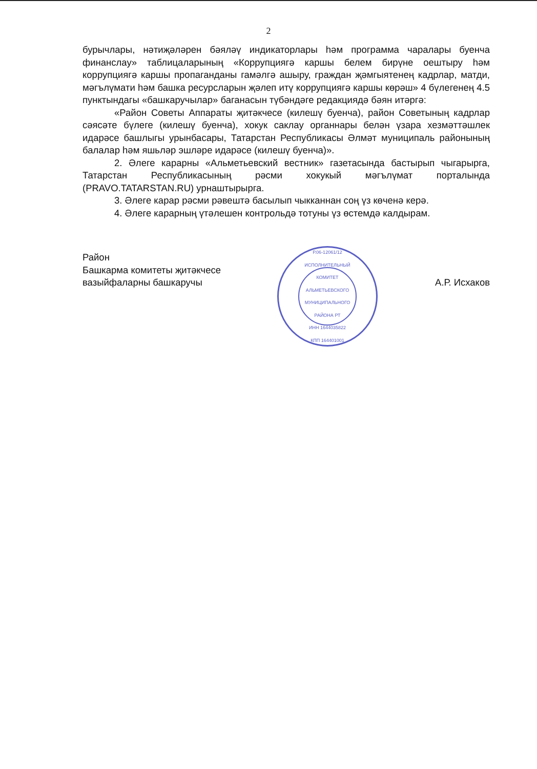2
бурычлары, нәтиҗәләрен бәяләү индикаторлары һәм программа чаралары буенча финанслау» таблицаларының «Коррупциягә каршы белем бирүне оештыру һәм коррупциягә каршы пропаганданы гамәлгә ашыру, граждан җәмгыятенең кадрлар, матди, мәгълүмати һәм башка ресурсларын җәлеп итү коррупциягә каршы көрәш» 4 бүлегенең 4.5 пунктындагы «башкаручылар» баганасын түбәндәге редакциядә бәян итәргә:
«Район Советы Аппараты җитәкчесе (килешү буенча), район Советының кадрлар сәясәте бүлеге (килешү буенча), хокук саклау органнары белән үзара хезмәттәшлек идарәсе башлыгы урынбасары, Татарстан Республикасы Әлмәт муниципаль районының балалар һәм яшьләр эшләре идарәсе (килешү буенча)».
2. Әлеге карарны «Альметьевский вестник» газетасында бастырып чыгарырга, Татарстан Республикасының рәсми хокукый мәгълүмат порталында (PRAVO.TATARSTAN.RU) урнаштырырга.
3. Әлеге карар рәсми рәвештә басылып чыкканнан соң үз көченә керә.
4. Әлеге карарның үтәлешен контрольдә тотуны үз өстемдә калдырам.
Район
Башкарма комитеты җитәкчесе
вазыйфаларны башкаручы
Р.06-12061/12
ИСПОЛНИТЕЛЬНЫЙ
КОМИТЕТ
АЛЬМЕТЬЕВСКОГО
МУНИЦИПАЛЬНОГО
РАЙОНА РТ
ИНН 1644035822
КПП 164401001
А.Р. Исхаков